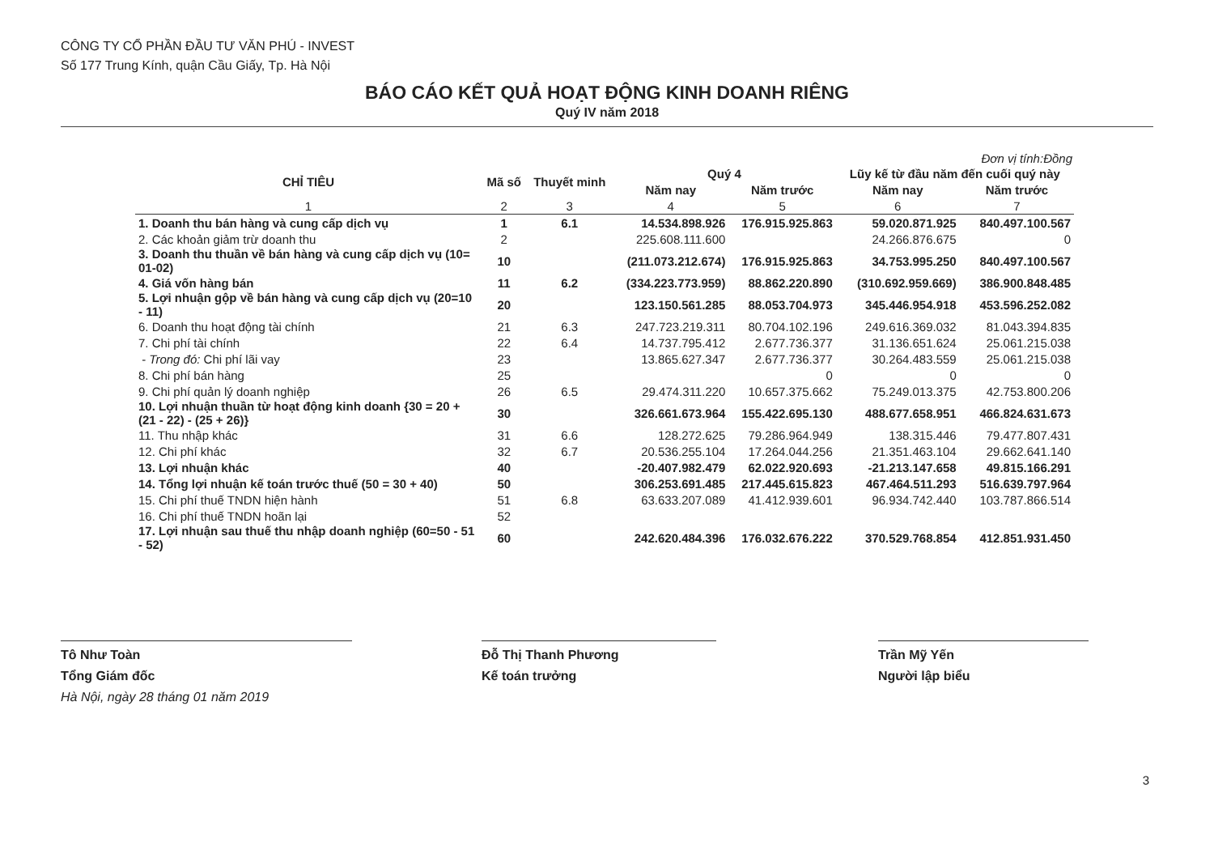CÔNG TY CỔ PHẦN ĐẦU TƯ VĂN PHÚ - INVEST
Số 177 Trung Kính, quận Cầu Giấy, Tp. Hà Nội
BÁO CÁO KẾT QUẢ HOẠT ĐỘNG KINH DOANH RIÊNG
Quý IV năm 2018
Đơn vị tính:Đồng
| CHỈ TIÊU | Mã số | Thuyết minh | Quý 4 | | Lũy kế từ đầu năm đến cuối quý này | |
| --- | --- | --- | --- | --- | --- | --- |
| | | | Năm nay | Năm trước | Năm nay | Năm trước |
| 1 | 2 | 3 | 4 | 5 | 6 | 7 |
| 1. Doanh thu bán hàng và cung cấp dịch vụ | 1 | 6.1 | 14.534.898.926 | 176.915.925.863 | 59.020.871.925 | 840.497.100.567 |
| 2. Các khoản giảm trừ doanh thu | 2 | | 225.608.111.600 | | 24.266.876.675 | 0 |
| 3. Doanh thu thuần về bán hàng và cung cấp dịch vụ (10= 01-02) | 10 | | (211.073.212.674) | 176.915.925.863 | 34.753.995.250 | 840.497.100.567 |
| 4. Giá vốn hàng bán | 11 | 6.2 | (334.223.773.959) | 88.862.220.890 | (310.692.959.669) | 386.900.848.485 |
| 5. Lợi nhuận gộp về bán hàng và cung cấp dịch vụ (20=10 - 11) | 20 | | 123.150.561.285 | 88.053.704.973 | 345.446.954.918 | 453.596.252.082 |
| 6. Doanh thu hoạt động tài chính | 21 | 6.3 | 247.723.219.311 | 80.704.102.196 | 249.616.369.032 | 81.043.394.835 |
| 7. Chi phí tài chính | 22 | 6.4 | 14.737.795.412 | 2.677.736.377 | 31.136.651.624 | 25.061.215.038 |
| - Trong đó: Chi phí lãi vay | 23 | | 13.865.627.347 | 2.677.736.377 | 30.264.483.559 | 25.061.215.038 |
| 8. Chi phí bán hàng | 25 | | | 0 | 0 | 0 |
| 9. Chi phí quản lý doanh nghiệp | 26 | 6.5 | 29.474.311.220 | 10.657.375.662 | 75.249.013.375 | 42.753.800.206 |
| 10. Lợi nhuận thuần từ hoạt động kinh doanh {30 = 20 + (21 - 22) - (25 + 26)} | 30 | | 326.661.673.964 | 155.422.695.130 | 488.677.658.951 | 466.824.631.673 |
| 11. Thu nhập khác | 31 | 6.6 | 128.272.625 | 79.286.964.949 | 138.315.446 | 79.477.807.431 |
| 12. Chi phí khác | 32 | 6.7 | 20.536.255.104 | 17.264.044.256 | 21.351.463.104 | 29.662.641.140 |
| 13. Lợi nhuận khác | 40 | | -20.407.982.479 | 62.022.920.693 | -21.213.147.658 | 49.815.166.291 |
| 14. Tổng lợi nhuận kế toán trước thuế (50 = 30 + 40) | 50 | | 306.253.691.485 | 217.445.615.823 | 467.464.511.293 | 516.639.797.964 |
| 15. Chi phí thuế TNDN hiện hành | 51 | 6.8 | 63.633.207.089 | 41.412.939.601 | 96.934.742.440 | 103.787.866.514 |
| 16. Chi phí thuế TNDN hoãn lại | 52 | | | | | |
| 17. Lợi nhuận sau thuế thu nhập doanh nghiệp (60=50 - 51 - 52) | 60 | | 242.620.484.396 | 176.032.676.222 | 370.529.768.854 | 412.851.931.450 |
Tô Như Toàn
Tổng Giám đốc
Hà Nội, ngày 28 tháng 01 năm 2019
Đỗ Thị Thanh Phương
Kế toán trưởng
Trần Mỹ Yến
Người lập biểu
3